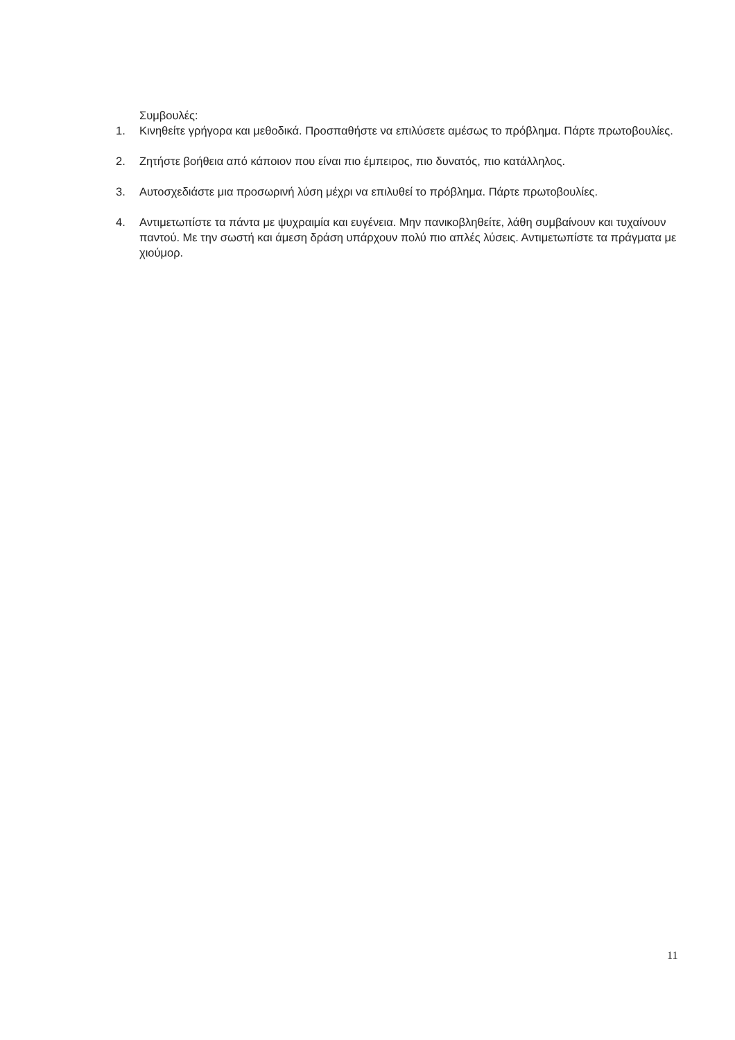Συμβουλές:
1. Κινηθείτε γρήγορα και μεθοδικά. Προσπαθήστε να επιλύσετε αμέσως το πρόβλημα. Πάρτε πρωτοβουλίες.
2. Ζητήστε βοήθεια από κάποιον που είναι πιο έμπειρος, πιο δυνατός, πιο κατάλληλος.
3. Αυτοσχεδιάστε μια προσωρινή λύση μέχρι να επιλυθεί το πρόβλημα. Πάρτε πρωτοβουλίες.
4. Αντιμετωπίστε τα πάντα με ψυχραιμία και ευγένεια. Μην πανικοβληθείτε, λάθη συμβαίνουν και τυχαίνουν παντού. Με την σωστή και άμεση δράση υπάρχουν πολύ πιο απλές λύσεις. Αντιμετωπίστε τα πράγματα με χιούμορ.
11